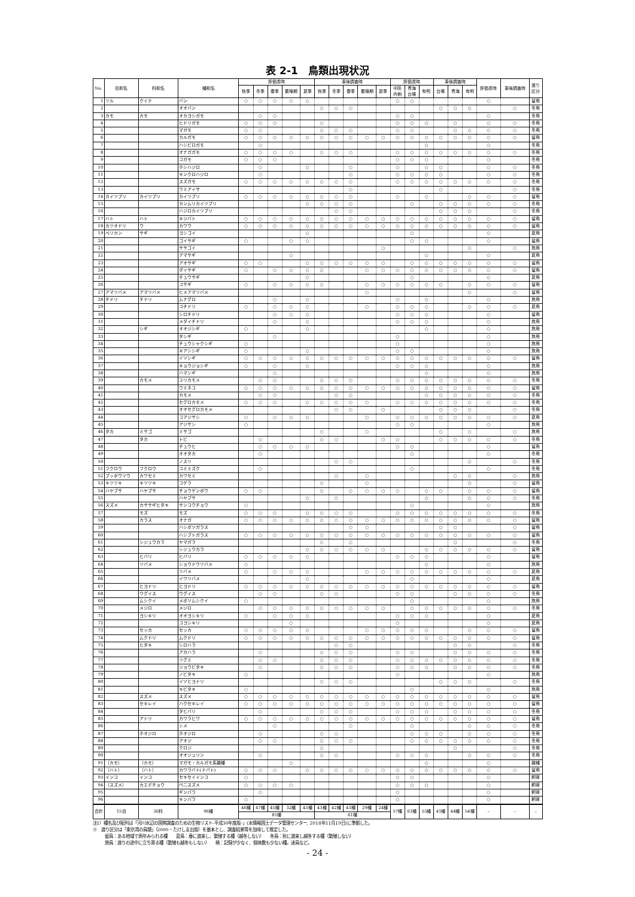表 2-1　鳥類出現状況
| No. | 目和名 | 科和名 | 種和名 | 評価書時 | | | | | 事後調査時 | | | | | 評価書時 | | | 事後調査時 | | | 評価書時 | 事後調査時 | 渡り 区分 |
| --- | --- | --- | --- | --- | --- | --- | --- | --- | --- | --- | --- | --- | --- | --- | --- | --- | --- | --- | --- | --- | --- | --- |
| | | | | 秋季 | 冬季 | 春季 | 繁殖期 | 夏季 | 秋季 | 冬季 | 春季 | 繁殖期 | 夏季 | 中防 内側 | 青海 台場 | 有明 | 台場 | 青海 | 有明 | | | |
| 1 | ツル | クイナ | バン | ○ | ○ | ○ | ○ | ○ | | | | | | ○ | ○ | | | | | ○ | | 留鳥 |
| 2 | | | オオバン | | | | | | ○ | ○ | ○ | | | | | | ○ | ○ | ○ | | ○ | 冬鳥 |
| 3 | カモ | カモ | オカヨシガモ | | ○ | ○ | | | | | | | | ○ | ○ | | | | | ○ | | 冬鳥 |
| 4 | | | ヒドリガモ | ○ | ○ | ○ | | | ○ | | | | | ○ | ○ | ○ | | ○ | | ○ | ○ | 冬鳥 |
| 5 | | | マガモ | ○ | ○ | | | | ○ | ○ | ○ | | | ○ | ○ | | | ○ | ○ | ○ | ○ | 冬鳥 |
| 6 | | | カルガモ | ○ | ○ | ○ | ○ | ○ | ○ | ○ | ○ | ○ | ○ | ○ | ○ | ○ | ○ | ○ | ○ | ○ | ○ | 留鳥 |
| 7 | | | ハシビロガモ | | ○ | | | | | | | | | | | ○ | | | | ○ | | 冬鳥 |
| 8 | | | オナガガモ | ○ | ○ | ○ | ○ | | ○ | ○ | ○ | | | ○ | ○ | ○ | ○ | ○ | ○ | ○ | ○ | 冬鳥 |
| 9 | | | コガモ | ○ | ○ | ○ | | | | | | | | ○ | ○ | ○ | | | | ○ | | 冬鳥 |
| 10 | | | ホシハジロ | | ○ | | | ○ | | | ○ | | | ○ | | ○ | ○ | | | ○ | ○ | 冬鳥 |
| 11 | | | キンクロハジロ | | ○ | | | | | | ○ | | | ○ | ○ | ○ | ○ | | | ○ | ○ | 冬鳥 |
| 12 | | | スズガモ | ○ | ○ | ○ | ○ | ○ | ○ | ○ | ○ | | | ○ | ○ | ○ | ○ | ○ | ○ | ○ | ○ | 冬鳥 |
| 13 | | | ウミアイサ | | | | | | | | ○ | | | | | | ○ | | | | ○ | 冬鳥 |
| 14 | カイツブリ | カイツブリ | カイツブリ | ○ | ○ | ○ | ○ | ○ | ○ | ○ | ○ | | | ○ | | ○ | | | ○ | ○ | ○ | 留鳥 |
| 15 | | | カンムリカイツブリ | | | | | ○ | ○ | ○ | ○ | | | | ○ | | ○ | ○ | ○ | ○ | ○ | 冬鳥 |
| 16 | | | ハジロカイツブリ | | | | | | | ○ | ○ | | | | | | ○ | ○ | ○ | | ○ | 冬鳥 |
| 17 | ハト | ハト | キジバト | ○ | ○ | ○ | ○ | ○ | ○ | ○ | ○ | ○ | ○ | ○ | ○ | ○ | ○ | ○ | ○ | ○ | ○ | 留鳥 |
| 18 | カツオドリ | ウ | カワウ | ○ | ○ | ○ | ○ | ○ | ○ | ○ | ○ | ○ | ○ | ○ | ○ | ○ | ○ | ○ | ○ | ○ | ○ | 留鳥 |
| 19 | ペリカン | サギ | ヨシゴイ | | | | | ○ | | | | | | | ○ | | | | | ○ | | 夏鳥 |
| 20 | | | ゴイサギ | ○ | | | ○ | ○ | | | | | | | ○ | ○ | | | | ○ | | 留鳥 |
| 21 | | | ササゴイ | | | | | | | | | | ○ | | | | | | ○ | | ○ | 旅鳥 |
| 22 | | | アマサギ | | | | ○ | | | | | | | | | ○ | | | | ○ | | 夏鳥 |
| 23 | | | アオサギ | ○ | ○ | | | ○ | ○ | ○ | ○ | ○ | ○ | | ○ | ○ | ○ | ○ | ○ | ○ | ○ | 留鳥 |
| 24 | | | ダイサギ | ○ | | ○ | ○ | ○ | ○ | | | ○ | ○ | ○ | ○ | ○ | ○ | ○ | ○ | ○ | ○ | 留鳥 |
| 25 | | | チュウサギ | | | | | ○ | | | | | | | ○ | | | | | ○ | | 夏鳥 |
| 26 | | | コサギ | ○ | | ○ | ○ | ○ | ○ | | | ○ | ○ | ○ | ○ | ○ | ○ | | ○ | ○ | ○ | 留鳥 |
| 27 | アマツバメ | アマツバメ | ヒメアマツバメ | | | | | | | | | ○ | | | | | | | ○ | | ○ | 留鳥 |
| 28 | チドリ | チドリ | ムナグロ | | | ○ | | ○ | | | | | | ○ | | ○ | | | | ○ | | 旅鳥 |
| 29 | | | コチドリ | ○ | | ○ | ○ | ○ | | | | ○ | | ○ | ○ | ○ | | | ○ | ○ | ○ | 夏鳥 |
| 30 | | | シロチドリ | | | ○ | ○ | ○ | | | | | | ○ | ○ | ○ | | | | ○ | | 留鳥 |
| 31 | | | メダイチドリ | | | ○ | | ○ | | | | | | ○ | ○ | ○ | | | | ○ | | 旅鳥 |
| 32 | | シギ | オオジシギ | ○ | | | | ○ | | | | | | | | ○ | | | | ○ | | 旅鳥 |
| 33 | | | タシギ | | | ○ | | | | | | | | ○ | | | | | | ○ | | 旅鳥 |
| 34 | | | チュウシャクシギ | ○ | | | | | | | | | | ○ | | | | | | ○ | | 旅鳥 |
| 35 | | | キアシシギ | ○ | | | | ○ | | | | | | ○ | ○ | | | | | ○ | | 旅鳥 |
| 36 | | | イソシギ | ○ | ○ | ○ | ○ | ○ | ○ | ○ | ○ | ○ | ○ | ○ | ○ | ○ | ○ | ○ | ○ | ○ | ○ | 留鳥 |
| 37 | | | キョウジョシギ | ○ | | ○ | | ○ | | | | | | ○ | ○ | ○ | | | | ○ | | 旅鳥 |
| 38 | | | ハマシギ | | | ○ | | | | | | | | | | ○ | | | | ○ | | 旅鳥 |
| 39 | | カモメ | ユリカモメ | | ○ | ○ | | | ○ | ○ | ○ | | | ○ | ○ | ○ | ○ | ○ | ○ | ○ | ○ | 冬鳥 |
| 40 | | | ウミネコ | ○ | ○ | ○ | ○ | ○ | ○ | ○ | ○ | ○ | ○ | ○ | ○ | ○ | ○ | ○ | ○ | ○ | ○ | 留鳥 |
| 41 | | | カモメ | | ○ | ○ | | | | ○ | ○ | | | | | ○ | ○ | ○ | ○ | ○ | ○ | 冬鳥 |
| 42 | | | セグロカモメ | ○ | ○ | ○ | | ○ | ○ | ○ | ○ | ○ | | ○ | ○ | ○ | ○ | ○ | ○ | ○ | ○ | 冬鳥 |
| 43 | | | オオセグロカモメ | | | | | | | ○ | ○ | | ○ | | | | ○ | ○ | ○ | | ○ | 冬鳥 |
| 44 | | | コアジサシ | ○ | | ○ | ○ | ○ | | | | ○ | | ○ | ○ | ○ | ○ | ○ | ○ | ○ | ○ | 夏鳥 |
| 45 | | | アジサシ | ○ | | | | | | | | | | ○ | ○ | | | | | ○ | | 旅鳥 |
| 46 | タカ | ミサゴ | ミサゴ | | | | | | ○ | | | ○ | | | | | ○ | | ○ | | ○ | 旅鳥 |
| 47 | | タカ | トビ | | ○ | | | | ○ | ○ | | | ○ | ○ | | | ○ | ○ | ○ | ○ | ○ | 冬鳥 |
| 48 | | | チュウヒ | | ○ | ○ | ○ | ○ | | | | | | ○ | ○ | | | | | ○ | | 留鳥 |
| 49 | | | オオタカ | | ○ | | | | | | | | | | ○ | | | | | ○ | | 冬鳥 |
| 50 | | | ノスリ | | | | | | | ○ | ○ | | | | | | | | ○ | | ○ | 冬鳥 |
| 51 | フクロウ | フクロウ | コミミズク | | ○ | | | | | | | | | | ○ | | | | | ○ | | 冬鳥 |
| 52 | ブッポウソウ | カワセミ | カワセミ | | | | | | | ○ | | ○ | | | | | | ○ | ○ | | ○ | 旅鳥 |
| 53 | キツツキ | キツツキ | コゲラ | | | | | | ○ | | | ○ | | | | | | | ○ | | ○ | 留鳥 |
| 54 | ハヤブサ | ハヤブサ | チョウゲンボウ | ○ | ○ | | | | ○ | | ○ | ○ | ○ | ○ | | ○ | ○ | | ○ | ○ | ○ | 留鳥 |
| 55 | | | ハヤブサ | | | | | ○ | | ○ | | | | | | ○ | | | ○ | ○ | ○ | 冬鳥 |
| 56 | スズメ | カササギヒタキ | サンコウチョウ | ○ | | | | | | | | | | | ○ | | | | | ○ | | 旅鳥 |
| 57 | | モズ | モズ | ○ | ○ | ○ | | ○ | ○ | ○ | ○ | | | ○ | ○ | ○ | ○ | ○ | ○ | ○ | ○ | 冬鳥 |
| 58 | | カラス | オナガ | ○ | ○ | ○ | ○ | ○ | ○ | ○ | ○ | ○ | ○ | ○ | ○ | ○ | ○ | ○ | ○ | ○ | ○ | 留鳥 |
| 59 | | | ハシボソガラス | | | | | | | | ○ | ○ | | | | | ○ | ○ | | | ○ | 留鳥 |
| 60 | | | ハシブトガラス | ○ | ○ | ○ | ○ | ○ | ○ | ○ | ○ | ○ | ○ | ○ | ○ | ○ | ○ | ○ | ○ | ○ | ○ | 留鳥 |
| 61 | | シジュウカラ | ヤマガラ | | | | | | ○ | | ○ | | | | | | | ○ | | | ○ | 冬鳥 |
| 62 | | | シジュウカラ | | | | | ○ | ○ | ○ | ○ | ○ | ○ | | | ○ | ○ | ○ | ○ | ○ | ○ | 留鳥 |
| 63 | | ヒバリ | ヒバリ | ○ | ○ | ○ | ○ | ○ | | | | | | ○ | ○ | ○ | | | | ○ | | 留鳥 |
| 64 | | ツバメ | ショウドウツバメ | ○ | | | | | | | | | | | | ○ | | | | ○ | | 旅鳥 |
| 65 | | | ツバメ | ○ | | ○ | ○ | ○ | | | | ○ | ○ | ○ | ○ | ○ | ○ | ○ | ○ | ○ | ○ | 夏鳥 |
| 66 | | | イワツバメ | | | | | ○ | | | | | | | ○ | | | | | ○ | | 夏鳥 |
| 67 | | ヒヨドリ | ヒヨドリ | ○ | ○ | ○ | ○ | ○ | ○ | ○ | ○ | ○ | ○ | ○ | ○ | ○ | ○ | ○ | ○ | ○ | ○ | 留鳥 |
| 68 | | ウグイス | ウグイス | | ○ | ○ | | | ○ | ○ | | | | ○ | ○ | | | ○ | ○ | ○ | ○ | 冬鳥 |
| 69 | | ムシクイ | メボソムシクイ | ○ | | | | | | | | | | | ○ | | | | | ○ | | 旅鳥 |
| 70 | | メジロ | メジロ | | ○ | ○ | ○ | ○ | ○ | ○ | ○ | ○ | ○ | | ○ | ○ | ○ | ○ | ○ | ○ | ○ | 冬鳥 |
| 71 | | ヨシキリ | オオヨシキリ | ○ | | ○ | ○ | ○ | | | | | | ○ | ○ | ○ | | | | ○ | | 夏鳥 |
| 72 | | | コヨシキリ | | | | ○ | | | | | | | ○ | | | | | | ○ | | 夏鳥 |
| 73 | | セッカ | セッカ | ○ | ○ | ○ | ○ | ○ | | | | ○ | ○ | ○ | ○ | ○ | | | ○ | ○ | ○ | 留鳥 |
| 74 | | ムクドリ | ムクドリ | ○ | ○ | ○ | ○ | ○ | ○ | ○ | ○ | ○ | ○ | ○ | ○ | ○ | ○ | ○ | ○ | ○ | ○ | 留鳥 |
| 75 | | ヒタキ | シロハラ | | | | | | | ○ | ○ | | | | | | | ○ | ○ | | ○ | 冬鳥 |
| 76 | | | アカハラ | | ○ | | | | ○ | ○ | ○ | | | ○ | ○ | | | ○ | ○ | ○ | ○ | 冬鳥 |
| 77 | | | ツグミ | | ○ | ○ | | | ○ | ○ | ○ | | | ○ | ○ | ○ | ○ | ○ | ○ | ○ | ○ | 冬鳥 |
| 78 | | | ジョウビタキ | | ○ | | | | ○ | ○ | ○ | | | ○ | ○ | ○ | | ○ | ○ | ○ | ○ | 冬鳥 |
| 79 | | | ノビタキ | ○ | | | | | | | | | | ○ | | | | | | ○ | | 旅鳥 |
| 80 | | | イソヒヨドリ | | | | | | ○ | ○ | ○ | | | | | | ○ | ○ | ○ | | ○ | 冬鳥 |
| 81 | | | キビタキ | ○ | | | | | | | | | | | ○ | | | | | ○ | | 旅鳥 |
| 82 | | スズメ | スズメ | ○ | ○ | ○ | ○ | ○ | ○ | ○ | ○ | ○ | ○ | ○ | ○ | ○ | ○ | ○ | ○ | ○ | ○ | 留鳥 |
| 83 | | セキレイ | ハクセキレイ | ○ | ○ | ○ | ○ | ○ | ○ | ○ | ○ | ○ | ○ | ○ | ○ | ○ | ○ | ○ | ○ | ○ | ○ | 留鳥 |
| 84 | | | タヒバリ | | ○ | | | | ○ | ○ | ○ | | | ○ | ○ | ○ | | ○ | ○ | ○ | ○ | 冬鳥 |
| 85 | | アトリ | カワラヒワ | ○ | ○ | ○ | ○ | ○ | ○ | ○ | ○ | ○ | ○ | ○ | ○ | ○ | ○ | ○ | ○ | ○ | ○ | 留鳥 |
| 86 | | | シメ | | | ○ | | | | | ○ | | | | ○ | | | | ○ | ○ | ○ | 冬鳥 |
| 87 | | ホオジロ | ホオジロ | | ○ | | | | ○ | ○ | | | | | ○ | ○ | ○ | | ○ | ○ | ○ | 冬鳥 |
| 88 | | | アオジ | | ○ | ○ | | | ○ | ○ | ○ | | | | ○ | ○ | ○ | ○ | ○ | ○ | ○ | 冬鳥 |
| 89 | | | クロジ | | | | | | ○ | | | | | | | | | ○ | | | ○ | 冬鳥 |
| 90 | | | オオジュリン | | ○ | | | | ○ | ○ | | | | ○ | ○ | ○ | | | ○ | ○ | ○ | 冬鳥 |
| 91 | （カモ） | （カモ） | マガモ・カルガモ系雑種 | | | | ○ | | | | | | | | | ○ | | | | ○ | | 雑種 |
| 92 | （ハト） | （ハト） | カワラバト(ドバト) | ○ | ○ | ○ | | ○ | ○ | ○ | ○ | ○ | ○ | ○ | ○ | ○ | ○ | ○ | ○ | ○ | ○ | 留鳥 |
| 93 | インコ | インコ | セキセイインコ | ○ | | | | | | | | | | ○ | ○ | | | | | ○ | | 飼育 |
| 94 | （スズメ） | カエデチョウ | ベニスズメ | ○ | ○ | ○ | ○ | | | | | | | ○ | ○ | ○ | | | | ○ | | 飼育 |
| 95 | | | ギンパラ | | ○ | | | | | | | | | ○ | | | | | | ○ | | 飼育 |
| 96 | | | キンパラ | ○ | | | | | | | | | | ○ | | | | | | ○ | | 飼育 |
| 合計 | 15目 | 36科 | 96種 | 46種 | 47種 | 45種 | 32種 | 43種 | 43種 | 42種 | 43種 | 29種 | 24種 | 57種 | 61種 | 55種 | 41種 | 44種 | 54種 | – | – | – |
| | | | | 81種 | | | | | 61種 | | | | | | | | | | | | | |
注1）種名及び配列は「河川水辺の国勢調査のための生物リスト-平成30年度版-」(水情報国土データ管理センター, 2018年11月19日)に準拠した。
※　渡り区分は「東京湾の鳥類」（2000・たけしま出版）を基本とし、調査結果等を加味して推定した。
留鳥：ある地域で周年みられる種　　夏鳥：春に渡来し、繁殖する種（越冬しない）　　冬鳥：秋に渡来し越冬する種（繁殖しない）
旅鳥：渡りの途中に立ち寄る種（繁殖も越冬もしない）　　稀：記録が少なく、個体数も少ない種。迷鳥など。
- 24 -